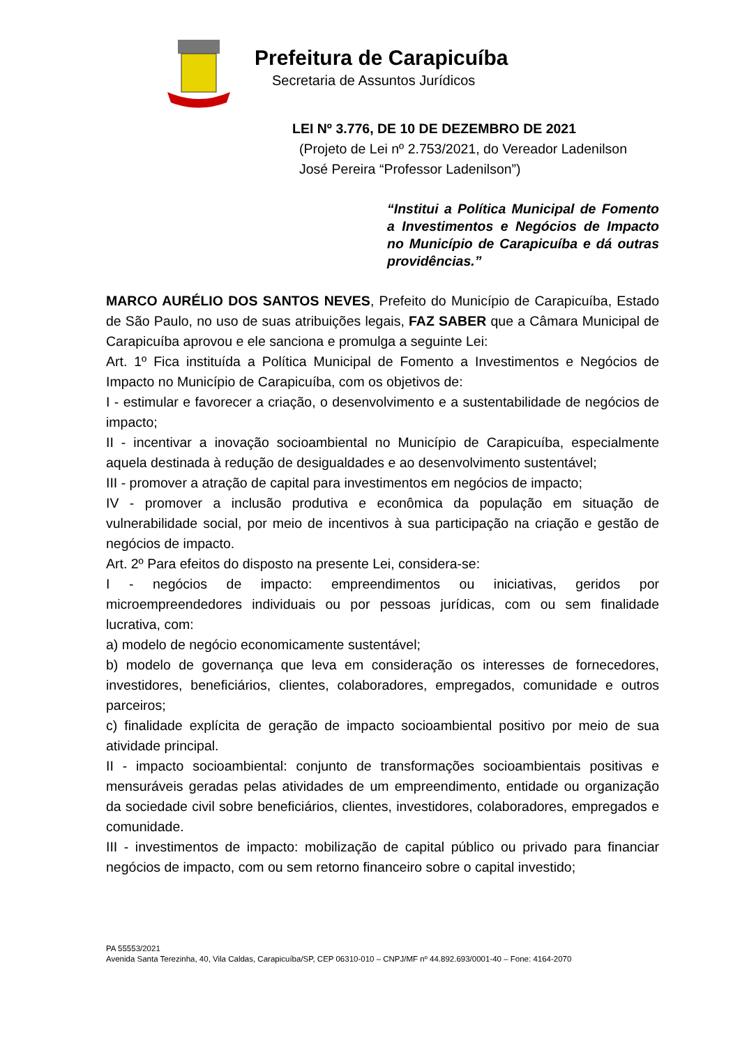Prefeitura de Carapicuíba
Secretaria de Assuntos Jurídicos
LEI Nº 3.776, DE 10 DE DEZEMBRO DE 2021
(Projeto de Lei nº 2.753/2021, do Vereador Ladenilson José Pereira “Professor Ladenilson”)
“Institui a Política Municipal de Fomento a Investimentos e Negócios de Impacto no Município de Carapicuíba e dá outras providências.”
MARCO AURÉLIO DOS SANTOS NEVES, Prefeito do Município de Carapicuíba, Estado de São Paulo, no uso de suas atribuições legais, FAZ SABER que a Câmara Municipal de Carapicuíba aprovou e ele sanciona e promulga a seguinte Lei:
Art. 1º Fica instituída a Política Municipal de Fomento a Investimentos e Negócios de Impacto no Município de Carapicuíba, com os objetivos de:
I - estimular e favorecer a criação, o desenvolvimento e a sustentabilidade de negócios de impacto;
II - incentivar a inovação socioambiental no Município de Carapicuíba, especialmente aquela destinada à redução de desigualdades e ao desenvolvimento sustentável;
III - promover a atração de capital para investimentos em negócios de impacto;
IV - promover a inclusão produtiva e econômica da população em situação de vulnerabilidade social, por meio de incentivos à sua participação na criação e gestão de negócios de impacto.
Art. 2º Para efeitos do disposto na presente Lei, considera-se:
I - negócios de impacto: empreendimentos ou iniciativas, geridos por microempreendedores individuais ou por pessoas jurídicas, com ou sem finalidade lucrativa, com:
a) modelo de negócio economicamente sustentável;
b) modelo de governança que leva em consideração os interesses de fornecedores, investidores, beneficiários, clientes, colaboradores, empregados, comunidade e outros parceiros;
c) finalidade explícita de geração de impacto socioambiental positivo por meio de sua atividade principal.
II - impacto socioambiental: conjunto de transformações socioambientais positivas e mensuráveis geradas pelas atividades de um empreendimento, entidade ou organização da sociedade civil sobre beneficiários, clientes, investidores, colaboradores, empregados e comunidade.
III - investimentos de impacto: mobilização de capital público ou privado para financiar negócios de impacto, com ou sem retorno financeiro sobre o capital investido;
PA 55553/2021
Avenida Santa Terezinha, 40, Vila Caldas, Carapicuíba/SP, CEP 06310-010 – CNPJ/MF nº 44.892.693/0001-40 – Fone: 4164-2070